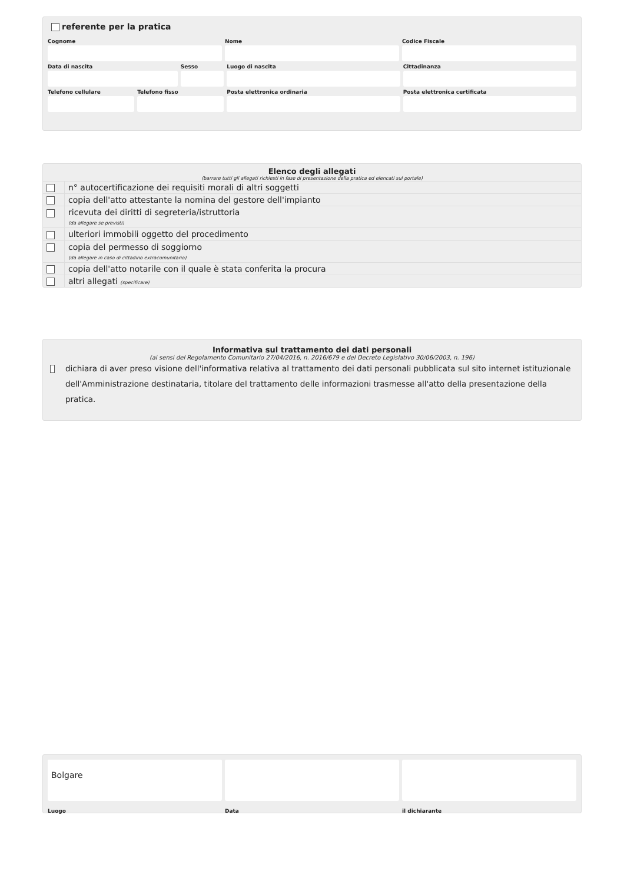referente per la pratica
Cognome Nome Codice Fiscale
Data di nascita Sesso Luogo di nascita Cittadinanza
Telefono cellulare Telefono fisso Posta elettronica ordinaria Posta elettronica certificata
Elenco degli allegati
(barrare tutti gli allegati richiesti in fase di presentazione della pratica ed elencati sul portale)
| | n° autocertificazione dei requisiti morali di altri soggetti |
| | copia dell'atto attestante la nomina del gestore dell'impianto |
| | ricevuta dei diritti di segreteria/istruttoria (da allegare se previsti) |
| | ulteriori immobili oggetto del procedimento |
| | copia del permesso di soggiorno (da allegare in caso di cittadino extracomunitario) |
| | copia dell'atto notarile con il quale è stata conferita la procura |
| | altri allegati (specificare) |
Informativa sul trattamento dei dati personali
(ai sensi del Regolamento Comunitario 27/04/2016, n. 2016/679 e del Decreto Legislativo 30/06/2003, n. 196)
dichiara di aver preso visione dell'informativa relativa al trattamento dei dati personali pubblicata sul sito internet istituzionale dell'Amministrazione destinataria, titolare del trattamento delle informazioni trasmesse all'atto della presentazione della pratica.
Bolgare
Luogo Data il dichiarante